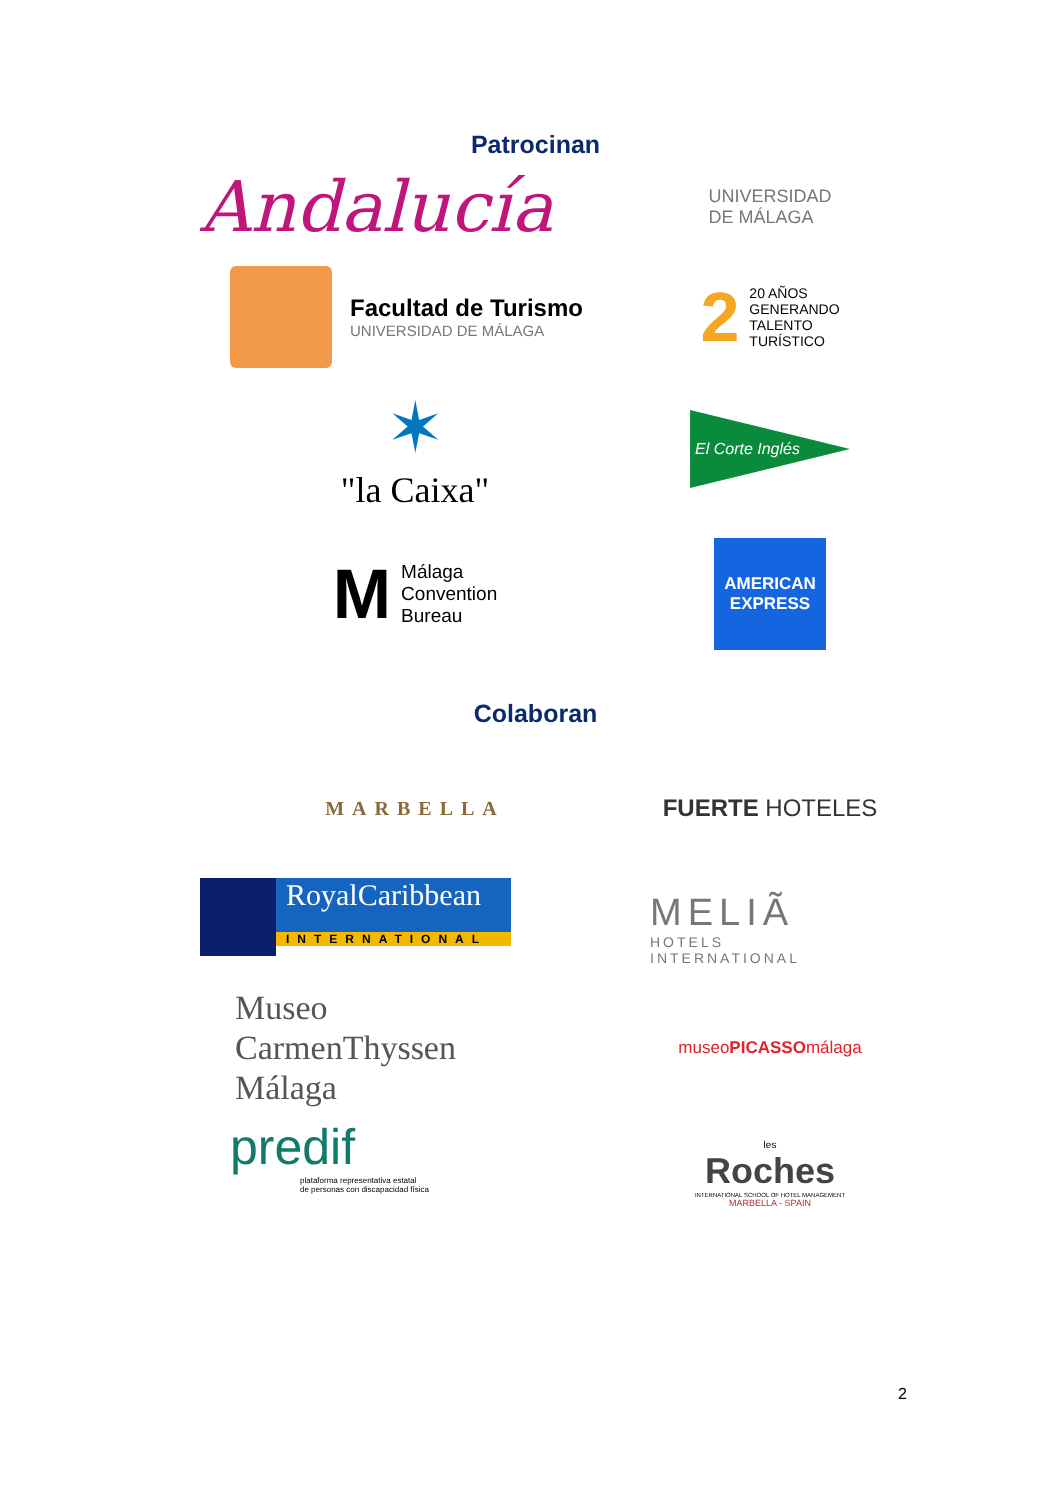Patrocinan
Andalucía
UNIVERSIDAD
DE MÁLAGA
Facultad de Turismo
UNIVERSIDAD DE MÁLAGA
2 20 AÑOS
GENERANDO
TALENTO
TURÍSTICO
✶
"la Caixa"
El Corte Inglés
M Málaga
Convention
Bureau
AMERICAN
EXPRESS
Colaboran
MARBELLA
FUERTE HOTELES
RoyalCaribbean
INTERNATIONAL
MELIÃ
HOTELS
INTERNATIONAL
Museo
CarmenThyssen
Málaga
museo PICASSO málaga
predif
plataforma representativa estatal
de personas con discapacidad física
les
Roches
INTERNATIONAL SCHOOL OF HOTEL MANAGEMENT
MARBELLA - SPAIN
2